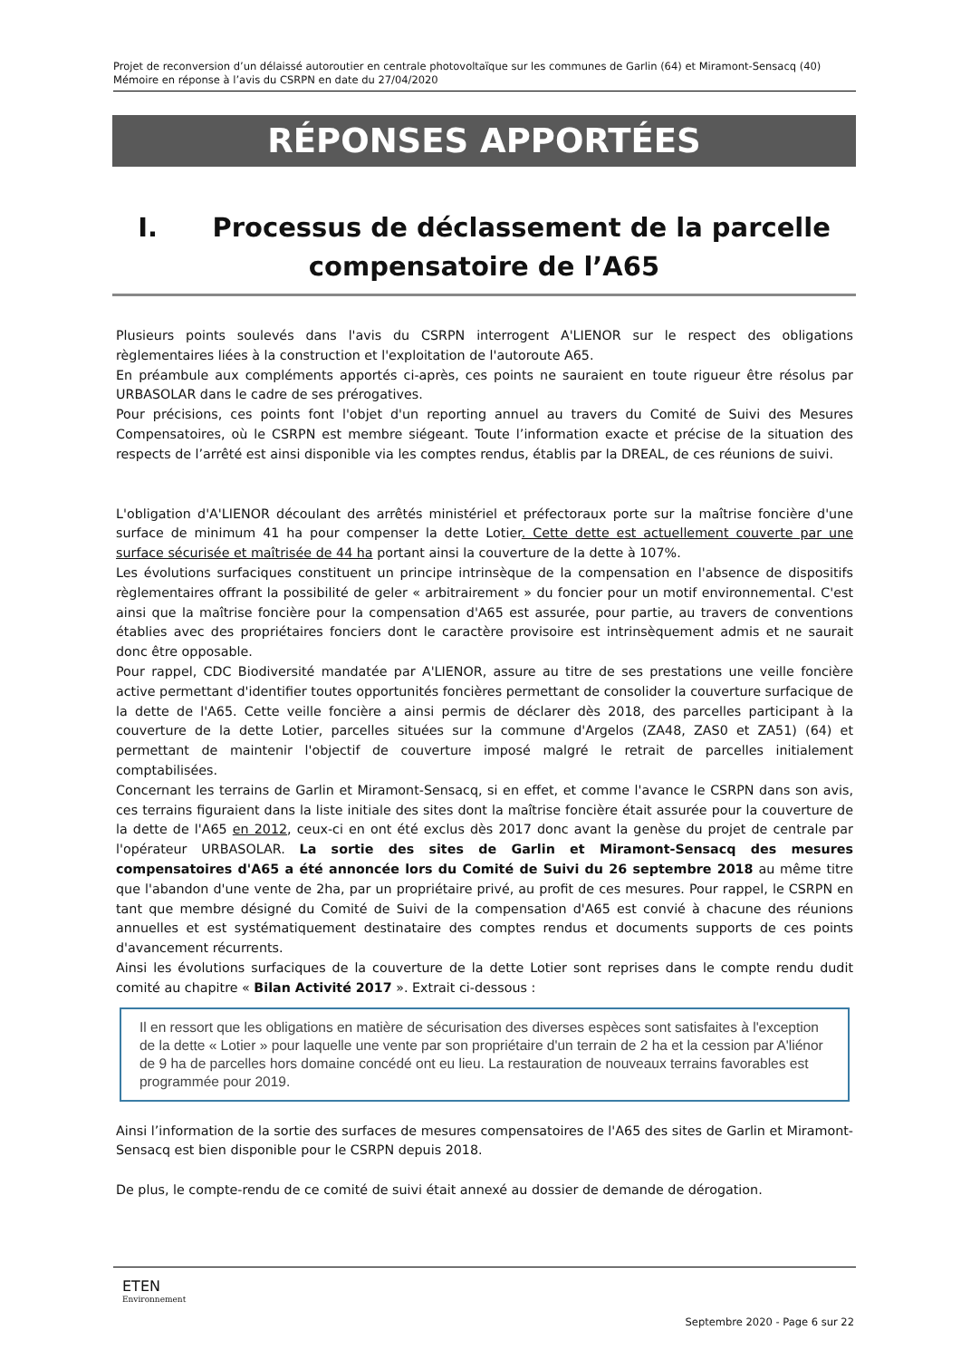Projet de reconversion d’un délaissé autoroutier en centrale photovoltaïque sur les communes de Garlin (64) et Miramont-Sensacq (40)
Mémoire en réponse à l’avis du CSRPN en date du 27/04/2020
RÉPONSES APPORTÉES
I. Processus de déclassement de la parcelle
compensatoire de l’A65
Plusieurs points soulevés dans l'avis du CSRPN interrogent A'LIENOR sur le respect des obligations règlementaires liées à la construction et l'exploitation de l'autoroute A65.
En préambule aux compléments apportés ci-après, ces points ne sauraient en toute rigueur être résolus par URBASOLAR dans le cadre de ses prérogatives.
Pour précisions, ces points font l'objet d'un reporting annuel au travers du Comité de Suivi des Mesures Compensatoires, où le CSRPN est membre siégeant. Toute l’information exacte et précise de la situation des respects de l’arrêté est ainsi disponible via les comptes rendus, établis par la DREAL, de ces réunions de suivi.
L'obligation d'A'LIENOR découlant des arrêtés ministériel et préfectoraux porte sur la maîtrise foncière d'une surface de minimum 41 ha pour compenser la dette Lotier. Cette dette est actuellement couverte par une surface sécurisée et maîtrisée de 44 ha portant ainsi la couverture de la dette à 107%.
Les évolutions surfaciques constituent un principe intrinsèque de la compensation en l'absence de dispositifs règlementaires offrant la possibilité de geler « arbitrairement » du foncier pour un motif environnemental. C'est ainsi que la maîtrise foncière pour la compensation d'A65 est assurée, pour partie, au travers de conventions établies avec des propriétaires fonciers dont le caractère provisoire est intrinsèquement admis et ne saurait donc être opposable.
Pour rappel, CDC Biodiversité mandatée par A'LIENOR, assure au titre de ses prestations une veille foncière active permettant d'identifier toutes opportunités foncières permettant de consolider la couverture surfacique de la dette de l'A65. Cette veille foncière a ainsi permis de déclarer dès 2018, des parcelles participant à la couverture de la dette Lotier, parcelles situées sur la commune d'Argelos (ZA48, ZAS0 et ZA51) (64) et permettant de maintenir l'objectif de couverture imposé malgré le retrait de parcelles initialement comptabilisées.
Concernant les terrains de Garlin et Miramont-Sensacq, si en effet, et comme l'avance le CSRPN dans son avis, ces terrains figuraient dans la liste initiale des sites dont la maîtrise foncière était assurée pour la couverture de la dette de l'A65 en 2012, ceux-ci en ont été exclus dès 2017 donc avant la genèse du projet de centrale par l'opérateur URBASOLAR. La sortie des sites de Garlin et Miramont-Sensacq des mesures compensatoires d'A65 a été annoncée lors du Comité de Suivi du 26 septembre 2018 au même titre que l'abandon d'une vente de 2ha, par un propriétaire privé, au profit de ces mesures. Pour rappel, le CSRPN en tant que membre désigné du Comité de Suivi de la compensation d'A65 est convié à chacune des réunions annuelles et est systématiquement destinataire des comptes rendus et documents supports de ces points d'avancement récurrents.
Ainsi les évolutions surfaciques de la couverture de la dette Lotier sont reprises dans le compte rendu dudit comité au chapitre « Bilan Activité 2017 ». Extrait ci-dessous :
Il en ressort que les obligations en matière de sécurisation des diverses espèces sont satisfaites à l'exception de la dette « Lotier » pour laquelle une vente par son propriétaire d'un terrain de 2 ha et la cession par A'liénor de 9 ha de parcelles hors domaine concédé ont eu lieu. La restauration de nouveaux terrains favorables est programmée pour 2019.
Ainsi l’information de la sortie des surfaces de mesures compensatoires de l'A65 des sites de Garlin et Miramont-Sensacq est bien disponible pour le CSRPN depuis 2018.
De plus, le compte-rendu de ce comité de suivi était annexé au dossier de demande de dérogation.
ETEN
Environnement
Septembre 2020 - Page 6 sur 22